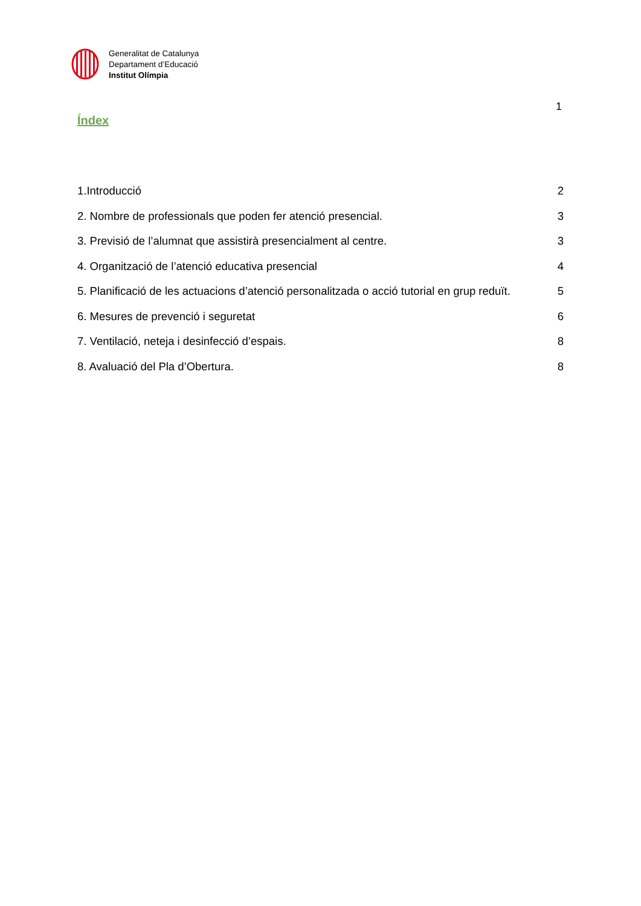Generalitat de Catalunya
Departament d’Educació
Institut Olímpia
1
Índex
1.Introducció 2
2. Nombre de professionals que poden fer atenció presencial. 3
3. Previsió de l’alumnat que assistirà presencialment al centre. 3
4. Organització de l’atenció educativa presencial 4
5. Planificació de les actuacions d’atenció personalitzada o acció tutorial en grup reduït. 5
6. Mesures de prevenció i seguretat 6
7. Ventilació, neteja i desinfecció d’espais. 8
8. Avaluació del Pla d’Obertura. 8